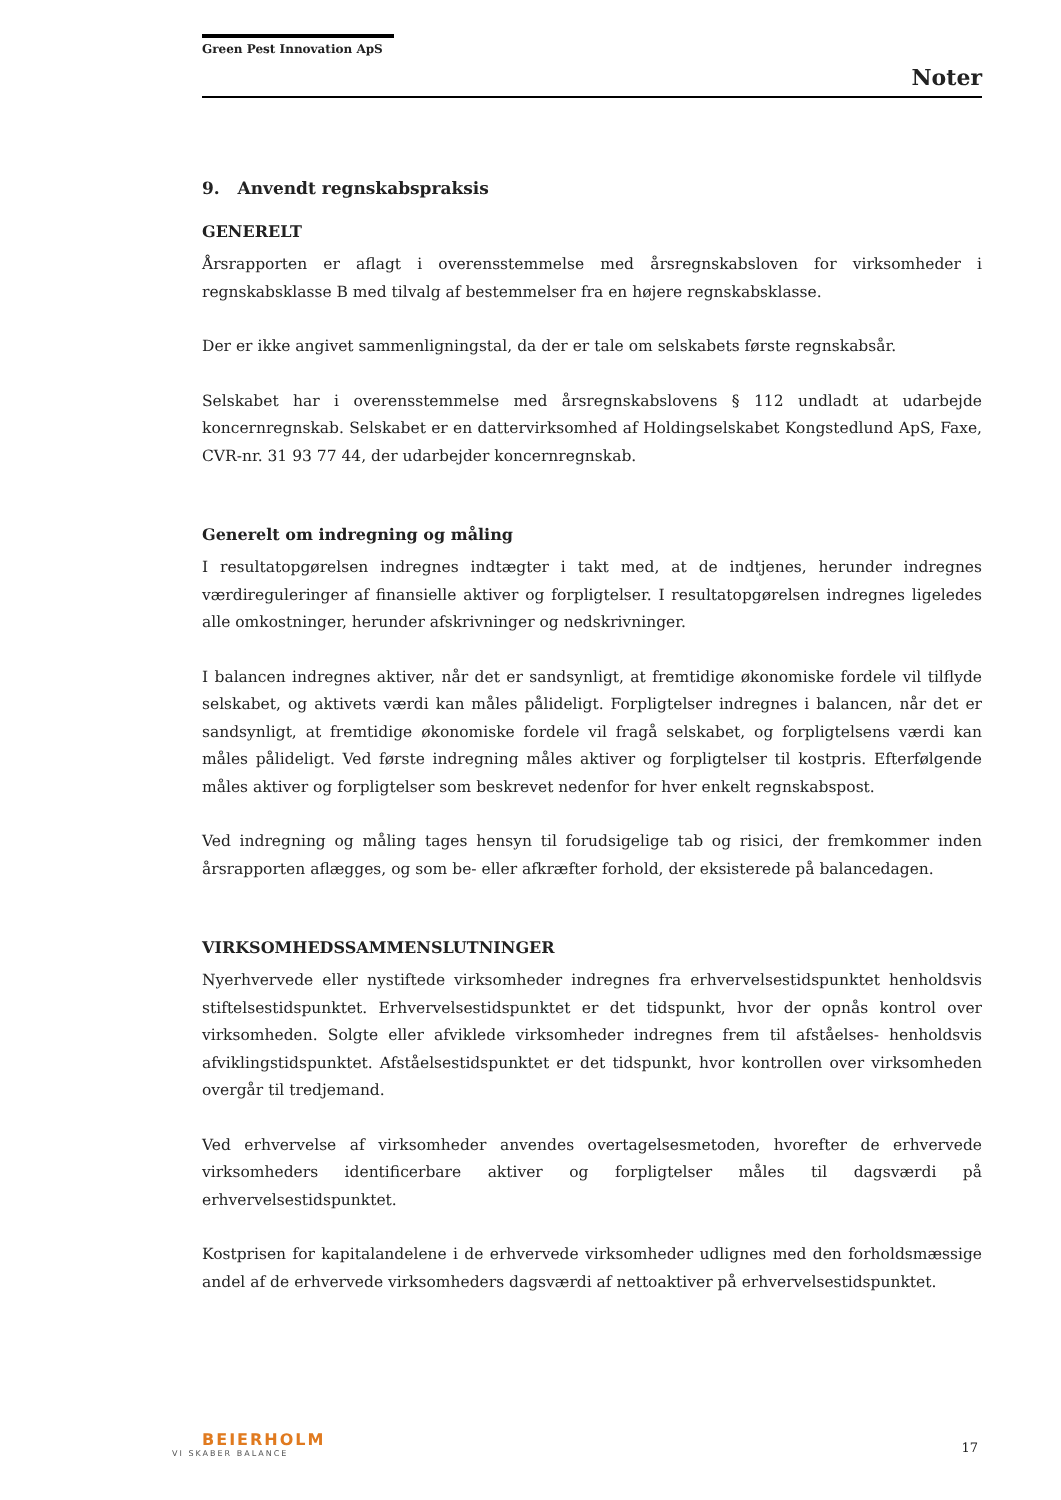Green Pest Innovation ApS
Noter
9. Anvendt regnskabspraksis
GENERELT
Årsrapporten er aflagt i overensstemmelse med årsregnskabsloven for virksomheder i regnskabsklasse B med tilvalg af bestemmelser fra en højere regnskabsklasse.
Der er ikke angivet sammenligningstal, da der er tale om selskabets første regnskabsår.
Selskabet har i overensstemmelse med årsregnskabslovens § 112 undladt at udarbejde koncernregnskab. Selskabet er en dattervirksomhed af Holdingselskabet Kongstedlund ApS, Faxe, CVR-nr. 31 93 77 44, der udarbejder koncernregnskab.
Generelt om indregning og måling
I resultatopgørelsen indregnes indtægter i takt med, at de indtjenes, herunder indregnes værdireguleringer af finansielle aktiver og forpligtelser. I resultatopgørelsen indregnes ligeledes alle omkostninger, herunder afskrivninger og nedskrivninger.
I balancen indregnes aktiver, når det er sandsynligt, at fremtidige økonomiske fordele vil tilflyde selskabet, og aktivets værdi kan måles pålideligt. Forpligtelser indregnes i balancen, når det er sandsynligt, at fremtidige økonomiske fordele vil fragå selskabet, og forpligtelsens værdi kan måles pålideligt. Ved første indregning måles aktiver og forpligtelser til kostpris. Efterfølgende måles aktiver og forpligtelser som beskrevet nedenfor for hver enkelt regnskabspost.
Ved indregning og måling tages hensyn til forudsigelige tab og risici, der fremkommer inden årsrapporten aflægges, og som be- eller afkræfter forhold, der eksisterede på balancedagen.
VIRKSOMHEDSSAMMENSLUTNINGER
Nyerhvervede eller nystiftede virksomheder indregnes fra erhvervelsestidspunktet henholdsvis stiftelsestidspunktet. Erhvervelsestidspunktet er det tidspunkt, hvor der opnås kontrol over virksomheden. Solgte eller afviklede virksomheder indregnes frem til afståelses- henholdsvis afviklingstidspunktet. Afståelsestidspunktet er det tidspunkt, hvor kontrollen over virksomheden overgår til tredjemand.
Ved erhvervelse af virksomheder anvendes overtagelsesmetoden, hvorefter de erhvervede virksomheders identificerbare aktiver og forpligtelser måles til dagsværdi på erhvervelsestidspunktet.
Kostprisen for kapitalandelene i de erhvervede virksomheder udlignes med den forholdsmæssige andel af de erhvervede virksomheders dagsværdi af nettoaktiver på erhvervelsestidspunktet.
BEIERHOLM
VI SKABER BALANCE
17